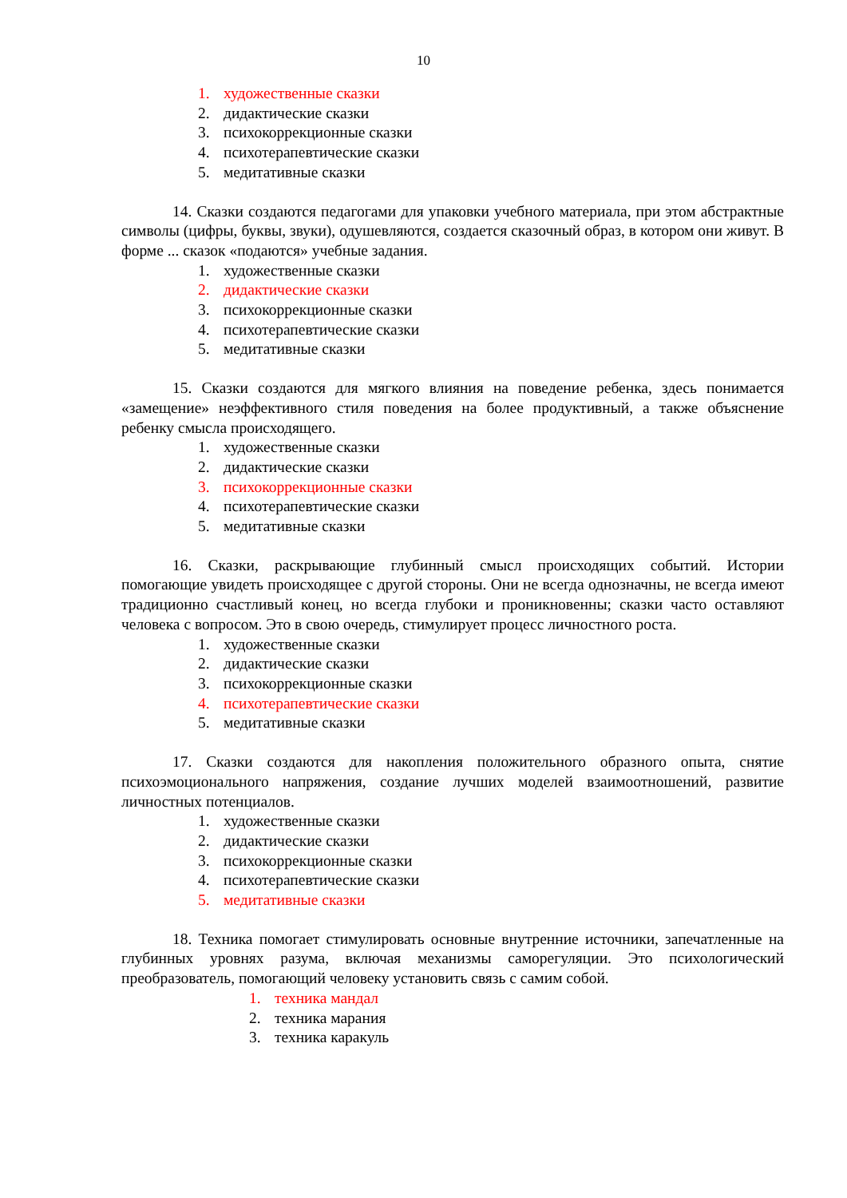10
1. художественные сказки
2. дидактические сказки
3. психокоррекционные сказки
4. психотерапевтические сказки
5. медитативные сказки
14. Сказки создаются педагогами для упаковки учебного материала, при этом абстрактные символы (цифры, буквы, звуки), одушевляются, создается сказочный образ, в котором они живут. В форме ... сказок «подаются» учебные задания.
1. художественные сказки
2. дидактические сказки
3. психокоррекционные сказки
4. психотерапевтические сказки
5. медитативные сказки
15. Сказки создаются для мягкого влияния на поведение ребенка, здесь понимается «замещение» неэффективного стиля поведения на более продуктивный, а также объяснение ребенку смысла происходящего.
1. художественные сказки
2. дидактические сказки
3. психокоррекционные сказки
4. психотерапевтические сказки
5. медитативные сказки
16. Сказки, раскрывающие глубинный смысл происходящих событий. Истории помогающие увидеть происходящее с другой стороны. Они не всегда однозначны, не всегда имеют традиционно счастливый конец, но всегда глубоки и проникновенны; сказки часто оставляют человека с вопросом. Это в свою очередь, стимулирует процесс личностного роста.
1. художественные сказки
2. дидактические сказки
3. психокоррекционные сказки
4. психотерапевтические сказки
5. медитативные сказки
17. Сказки создаются для накопления положительного образного опыта, снятие психоэмоционального напряжения, создание лучших моделей взаимоотношений, развитие личностных потенциалов.
1. художественные сказки
2. дидактические сказки
3. психокоррекционные сказки
4. психотерапевтические сказки
5. медитативные сказки
18. Техника помогает стимулировать основные внутренние источники, запечатленные на глубинных уровнях разума, включая механизмы саморегуляции. Это психологический преобразователь, помогающий человеку установить связь с самим собой.
1. техника мандал
2. техника марания
3. техника каракуль